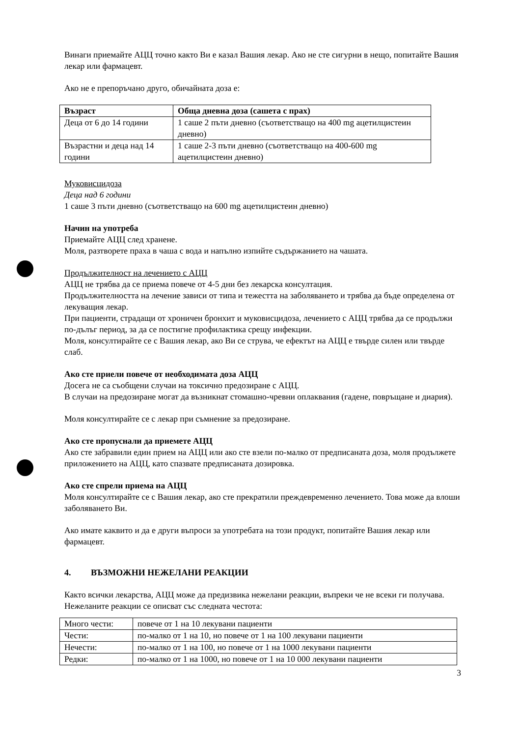Винаги приемайте АЦЦ точно както Ви е казал Вашия лекар. Ако не сте сигурни в нещо, попитайте Вашия лекар или фармацевт.
Ако не е препоръчано друго, обичайната доза е:
| Възраст | Обща дневна доза (сашета с прах) |
| --- | --- |
| Деца от 6 до 14 години | 1 саше 2 пъти дневно (съответстващо на 400 mg ацетилцистеин дневно) |
| Възрастни и деца над 14 години | 1 саше 2-3 пъти дневно (съответстващо на 400-600 mg ацетилцистеин дневно) |
Муковисцидоза
Деца над 6 години
1 саше 3 пъти дневно (съответстващо на 600 mg ацетилцистеин дневно)
Начин на употреба
Приемайте АЦЦ след хранене.
Моля, разтворете праха в чаша с вода и напълно изпийте съдържанието на чашата.
Продължителност на лечението с АЦЦ
АЦЦ не трябва да се приема повече от 4-5 дни без лекарска консултация.
Продължителността на лечение зависи от типа и тежестта на заболяването и трябва да бъде определена от лекуващия лекар.
При пациенти, страдащи от хроничен бронхит и муковисцидоза, лечението с АЦЦ трябва да се продължи по-дълъг период, за да се постигне профилактика срещу инфекции.
Моля, консултирайте се с Вашия лекар, ако Ви се струва, че ефектът на АЦЦ е твърде силен или твърде слаб.
Ако сте приели повече от необходимата доза АЦЦ
Досега не са съобщени случаи на токсично предозиране с АЦЦ.
В случаи на предозиране могат да възникнат стомашно-чревни оплаквания (гадене, повръщане и диария).
Моля консултирайте се с лекар при съмнение за предозиране.
Ако сте пропуснали да приемете АЦЦ
Ако сте забравили един прием на АЦЦ или ако сте взели по-малко от предписаната доза, моля продължете приложението на АЦЦ, като спазвате предписаната дозировка.
Ако сте спрели приема на АЦЦ
Моля консултирайте се с Вашия лекар, ако сте прекратили преждевременно лечението. Това може да влоши заболяването Ви.
Ако имате каквито и да е други въпроси за употребата на този продукт, попитайте Вашия лекар или фармацевт.
4. ВЪЗМОЖНИ НЕЖЕЛАНИ РЕАКЦИИ
Както всички лекарства, АЦЦ може да предизвика нежелани реакции, въпреки че не всеки ги получава.
Нежеланите реакции се описват със следната честота:
| Много чести: | повече от 1 на 10 лекувани пациенти |
| Чести: | по-малко от 1 на 10, но повече от 1 на 100 лекувани пациенти |
| Нечести: | по-малко от 1 на 100, но повече от 1 на 1000 лекувани пациенти |
| Редки: | по-малко от 1 на 1000, но повече от 1 на 10 000 лекувани пациенти |
3